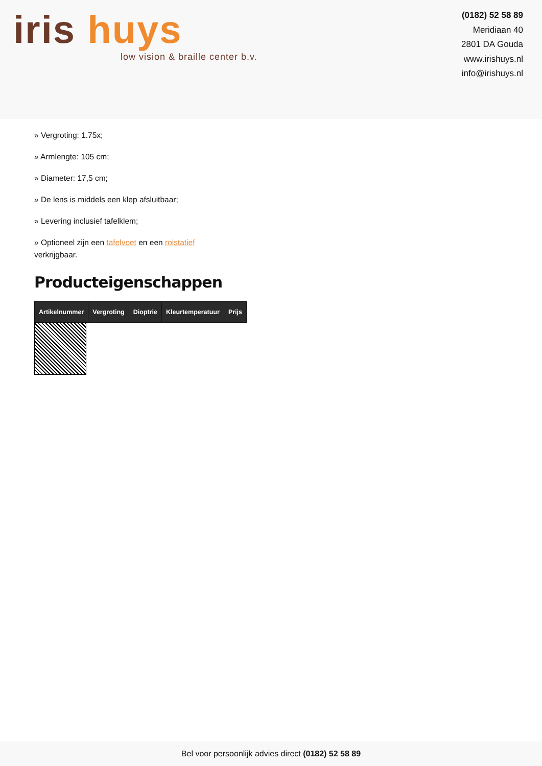iris huys
low vision & braille center b.v.
(0182) 52 58 89
Meridiaan 40
2801 DA Gouda
www.irishuys.nl
info@irishuys.nl
» Vergroting: 1.75x;
» Armlengte: 105 cm;
» Diameter: 17,5 cm;
» De lens is middels een klep afsluitbaar;
» Levering inclusief tafelklem;
» Optioneel zijn een tafelvoet en een rolstatief verkrijgbaar.
Producteigenschappen
| Artikelnummer | Vergroting | Dioptrie | Kleurtemperatuur | Prijs |
| --- | --- | --- | --- | --- |
Bel voor persoonlijk advies direct (0182) 52 58 89